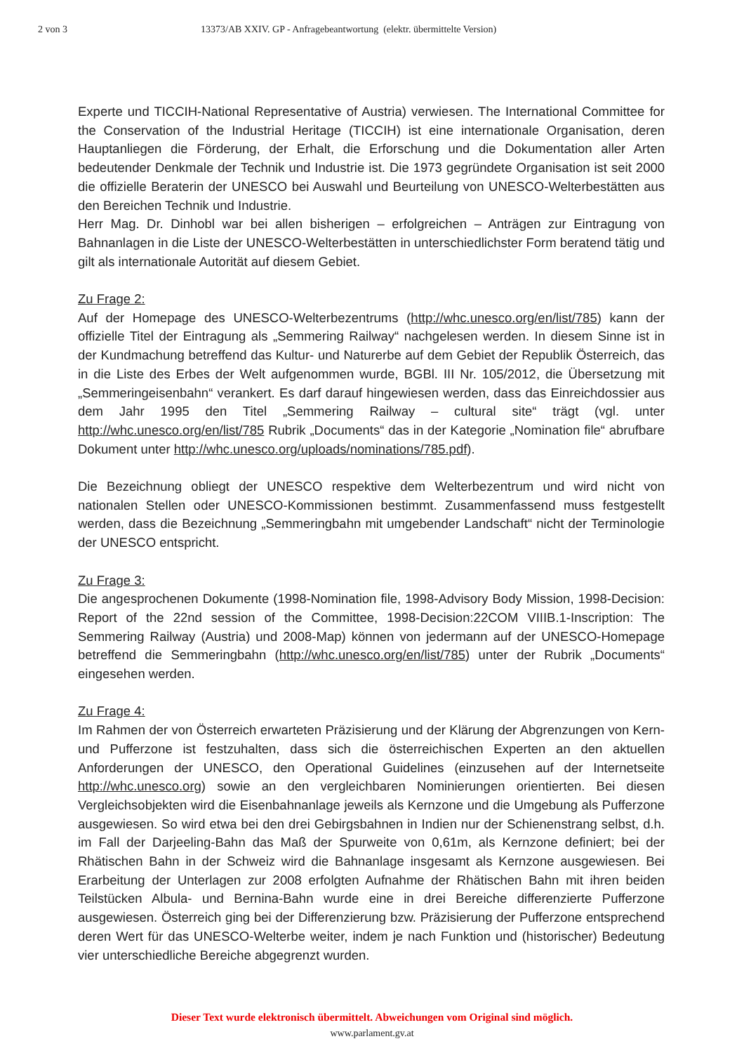2 von 3 13373/AB XXIV. GP - Anfragebeantwortung (elektr. übermittelte Version)
Experte und TICCIH-National Representative of Austria) verwiesen. The International Committee for the Conservation of the Industrial Heritage (TICCIH) ist eine internationale Organisation, deren Hauptanliegen die Förderung, der Erhalt, die Erforschung und die Dokumentation aller Arten bedeutender Denkmale der Technik und Industrie ist. Die 1973 gegründete Organisation ist seit 2000 die offizielle Beraterin der UNESCO bei Auswahl und Beurteilung von UNESCO-Welterbestätten aus den Bereichen Technik und Industrie.
Herr Mag. Dr. Dinhobl war bei allen bisherigen – erfolgreichen – Anträgen zur Eintragung von Bahnanlagen in die Liste der UNESCO-Welterbestätten in unterschiedlichster Form beratend tätig und gilt als internationale Autorität auf diesem Gebiet.
Zu Frage 2:
Auf der Homepage des UNESCO-Welterbezentrums (http://whc.unesco.org/en/list/785) kann der offizielle Titel der Eintragung als „Semmering Railway“ nachgelesen werden. In diesem Sinne ist in der Kundmachung betreffend das Kultur- und Naturerbe auf dem Gebiet der Republik Österreich, das in die Liste des Erbes der Welt aufgenommen wurde, BGBl. III Nr. 105/2012, die Übersetzung mit „Semmeringeisenbahn“ verankert. Es darf darauf hingewiesen werden, dass das Einreichdossier aus dem Jahr 1995 den Titel „Semmering Railway – cultural site“ trägt (vgl. unter http://whc.unesco.org/en/list/785 Rubrik „Documents“ das in der Kategorie „Nomination file“ abrufbare Dokument unter http://whc.unesco.org/uploads/nominations/785.pdf).
Die Bezeichnung obliegt der UNESCO respektive dem Welterbezentrum und wird nicht von nationalen Stellen oder UNESCO-Kommissionen bestimmt. Zusammenfassend muss festgestellt werden, dass die Bezeichnung „Semmeringbahn mit umgebender Landschaft“ nicht der Terminologie der UNESCO entspricht.
Zu Frage 3:
Die angesprochenen Dokumente (1998-Nomination file, 1998-Advisory Body Mission, 1998-Decision: Report of the 22nd session of the Committee, 1998-Decision:22COM VIIIB.1-Inscription: The Semmering Railway (Austria) und 2008-Map) können von jedermann auf der UNESCO-Homepage betreffend die Semmeringbahn (http://whc.unesco.org/en/list/785) unter der Rubrik „Documents“ eingesehen werden.
Zu Frage 4:
Im Rahmen der von Österreich erwarteten Präzisierung und der Klärung der Abgrenzungen von Kern- und Pufferzone ist festzuhalten, dass sich die österreichischen Experten an den aktuellen Anforderungen der UNESCO, den Operational Guidelines (einzusehen auf der Internetseite http://whc.unesco.org) sowie an den vergleichbaren Nominierungen orientierten. Bei diesen Vergleichsobjekten wird die Eisenbahnanlage jeweils als Kernzone und die Umgebung als Pufferzone ausgewiesen. So wird etwa bei den drei Gebirgsbahnen in Indien nur der Schienenstrang selbst, d.h. im Fall der Darjeeling-Bahn das Maß der Spurweite von 0,61m, als Kernzone definiert; bei der Rhätischen Bahn in der Schweiz wird die Bahnanlage insgesamt als Kernzone ausgewiesen. Bei Erarbeitung der Unterlagen zur 2008 erfolgten Aufnahme der Rhätischen Bahn mit ihren beiden Teilstücken Albula- und Bernina-Bahn wurde eine in drei Bereiche differenzierte Pufferzone ausgewiesen. Österreich ging bei der Differenzierung bzw. Präzisierung der Pufferzone entsprechend deren Wert für das UNESCO-Welterbe weiter, indem je nach Funktion und (historischer) Bedeutung vier unterschiedliche Bereiche abgegrenzt wurden.
Dieser Text wurde elektronisch übermittelt. Abweichungen vom Original sind möglich.
www.parlament.gv.at